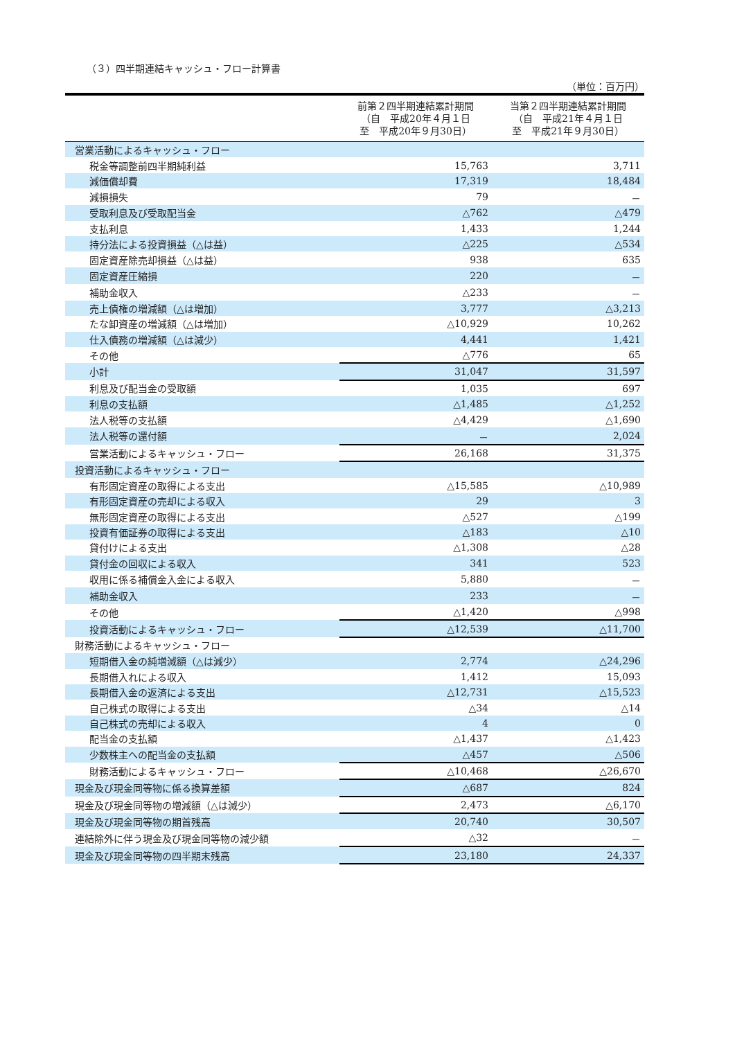（３）四半期連結キャッシュ・フロー計算書
（単位：百万円）
| | 前第２四半期連結累計期間 （自 平成20年４月１日 至 平成20年９月30日） | 当第２四半期連結累計期間 （自 平成21年４月１日 至 平成21年９月30日） |
| --- | --- | --- |
| 営業活動によるキャッシュ・フロー | | |
| 税金等調整前四半期純利益 | 15,763 | 3,711 |
| 減価償却費 | 17,319 | 18,484 |
| 減損損失 | 79 | － |
| 受取利息及び受取配当金 | △762 | △479 |
| 支払利息 | 1,433 | 1,244 |
| 持分法による投資損益（△は益） | △225 | △534 |
| 固定資産除売却損益（△は益） | 938 | 635 |
| 固定資産圧縮損 | 220 | － |
| 補助金収入 | △233 | － |
| 売上債権の増減額（△は増加） | 3,777 | △3,213 |
| たな卸資産の増減額（△は増加） | △10,929 | 10,262 |
| 仕入債務の増減額（△は減少） | 4,441 | 1,421 |
| その他 | △776 | 65 |
| 小計 | 31,047 | 31,597 |
| 利息及び配当金の受取額 | 1,035 | 697 |
| 利息の支払額 | △1,485 | △1,252 |
| 法人税等の支払額 | △4,429 | △1,690 |
| 法人税等の還付額 | － | 2,024 |
| 営業活動によるキャッシュ・フロー | 26,168 | 31,375 |
| 投資活動によるキャッシュ・フロー | | |
| 有形固定資産の取得による支出 | △15,585 | △10,989 |
| 有形固定資産の売却による収入 | 29 | 3 |
| 無形固定資産の取得による支出 | △527 | △199 |
| 投資有価証券の取得による支出 | △183 | △10 |
| 貸付けによる支出 | △1,308 | △28 |
| 貸付金の回収による収入 | 341 | 523 |
| 収用に係る補償金入金による収入 | 5,880 | － |
| 補助金収入 | 233 | － |
| その他 | △1,420 | △998 |
| 投資活動によるキャッシュ・フロー | △12,539 | △11,700 |
| 財務活動によるキャッシュ・フロー | | |
| 短期借入金の純増減額（△は減少） | 2,774 | △24,296 |
| 長期借入れによる収入 | 1,412 | 15,093 |
| 長期借入金の返済による支出 | △12,731 | △15,523 |
| 自己株式の取得による支出 | △34 | △14 |
| 自己株式の売却による収入 | 4 | 0 |
| 配当金の支払額 | △1,437 | △1,423 |
| 少数株主への配当金の支払額 | △457 | △506 |
| 財務活動によるキャッシュ・フロー | △10,468 | △26,670 |
| 現金及び現金同等物に係る換算差額 | △687 | 824 |
| 現金及び現金同等物の増減額（△は減少） | 2,473 | △6,170 |
| 現金及び現金同等物の期首残高 | 20,740 | 30,507 |
| 連結除外に伴う現金及び現金同等物の減少額 | △32 | － |
| 現金及び現金同等物の四半期末残高 | 23,180 | 24,337 |